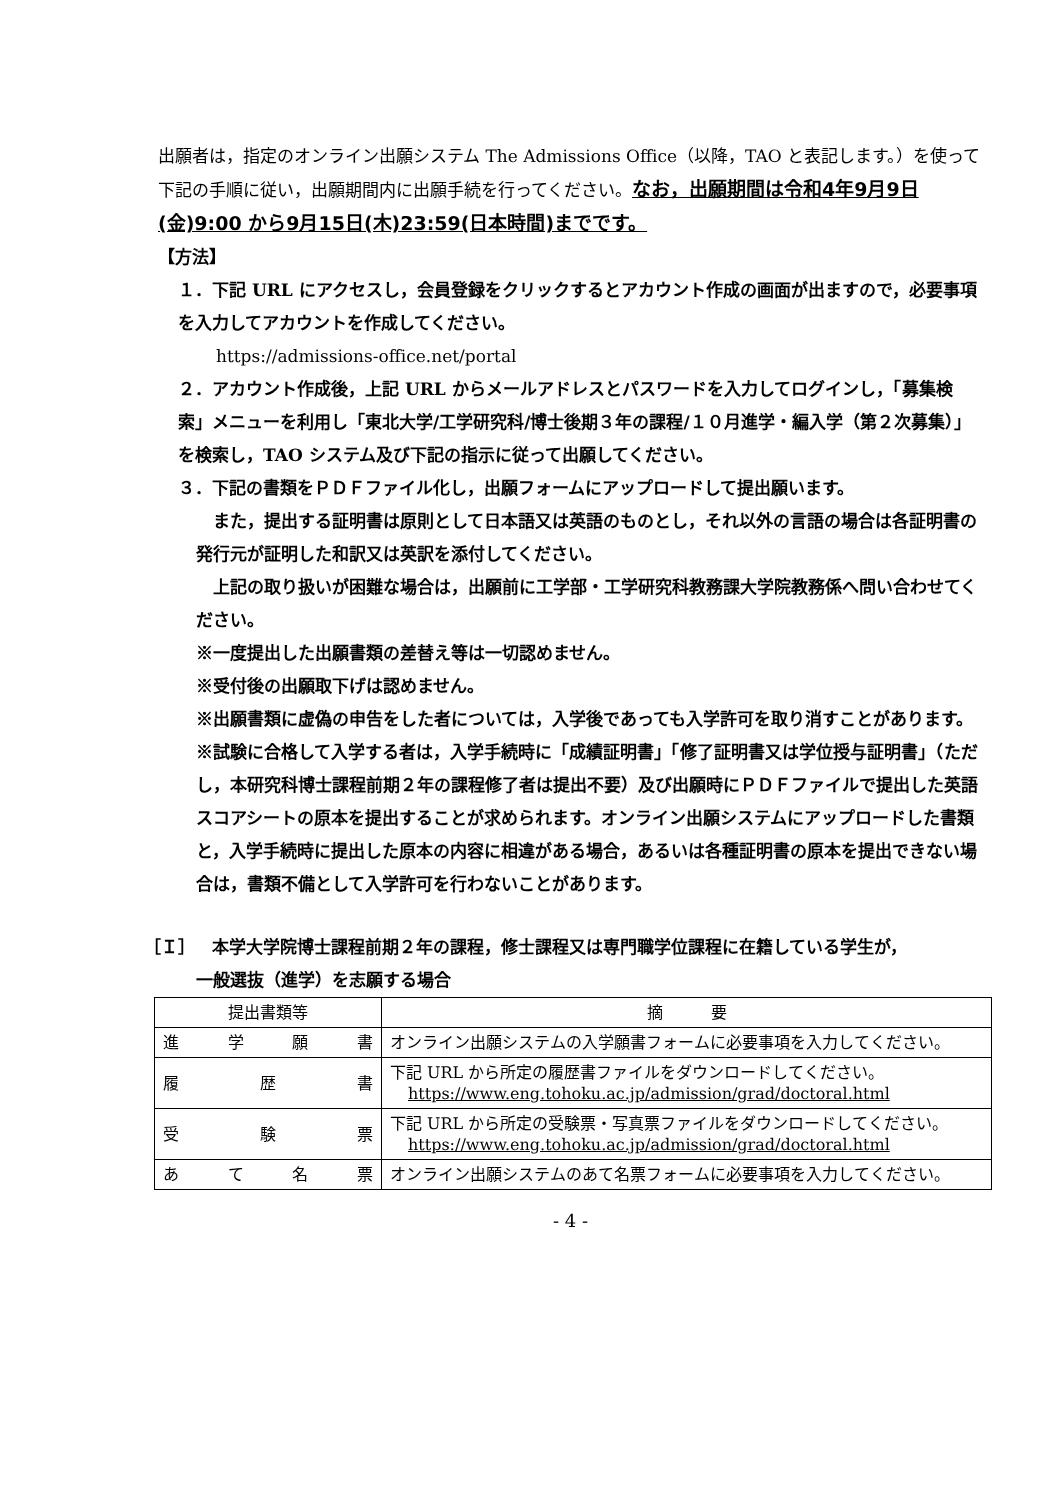出願者は，指定のオンライン出願システム The Admissions Office（以降，TAO と表記します。）を使って下記の手順に従い，出願期間内に出願手続を行ってください。なお，出願期間は令和4年9月9日(金)9:00 から9月15日(木)23:59(日本時間)までです。
【方法】
１．下記 URL にアクセスし，会員登録をクリックするとアカウント作成の画面が出ますので，必要事項を入力してアカウントを作成してください。
https://admissions-office.net/portal
２．アカウント作成後，上記 URL からメールアドレスとパスワードを入力してログインし，「募集検索」メニューを利用し「東北大学/工学研究科/博士後期３年の課程/１０月進学・編入学（第２次募集）」を検索し，TAO システム及び下記の指示に従って出願してください。
３．下記の書類をＰＤＦファイル化し，出願フォームにアップロードして提出願います。
　また，提出する証明書は原則として日本語又は英語のものとし，それ以外の言語の場合は各証明書の発行元が証明した和訳又は英訳を添付してください。
　上記の取り扱いが困難な場合は，出願前に工学部・工学研究科教務課大学院教務係へ問い合わせてください。
※一度提出した出願書類の差替え等は一切認めません。
※受付後の出願取下げは認めません。
※出願書類に虚偽の申告をした者については，入学後であっても入学許可を取り消すことがあります。
※試験に合格して入学する者は，入学手続時に「成績証明書」「修了証明書又は学位授与証明書」（ただし，本研究科博士課程前期２年の課程修了者は提出不要）及び出願時にＰＤＦファイルで提出した英語スコアシートの原本を提出することが求められます。オンライン出願システムにアップロードした書類と，入学手続時に提出した原本の内容に相違がある場合，あるいは各種証明書の原本を提出できない場合は，書類不備として入学許可を行わないことがあります。
［Ｉ］　本学大学院博士課程前期２年の課程，修士課程又は専門職学位課程に在籍している学生が，
一般選抜（進学）を志願する場合
| 提出書類等 | 摘 要 |
| --- | --- |
| 進 学 願 書 | オンライン出願システムの入学願書フォームに必要事項を入力してください。 |
| 履 歴 書 | 下記 URL から所定の履歴書ファイルをダウンロードしてください。 https://www.eng.tohoku.ac.jp/admission/grad/doctoral.html |
| 受 験 票 | 下記 URL から所定の受験票・写真票ファイルをダウンロードしてください。 https://www.eng.tohoku.ac.jp/admission/grad/doctoral.html |
| あ て 名 票 | オンライン出願システムのあて名票フォームに必要事項を入力してください。 |
- 4 -